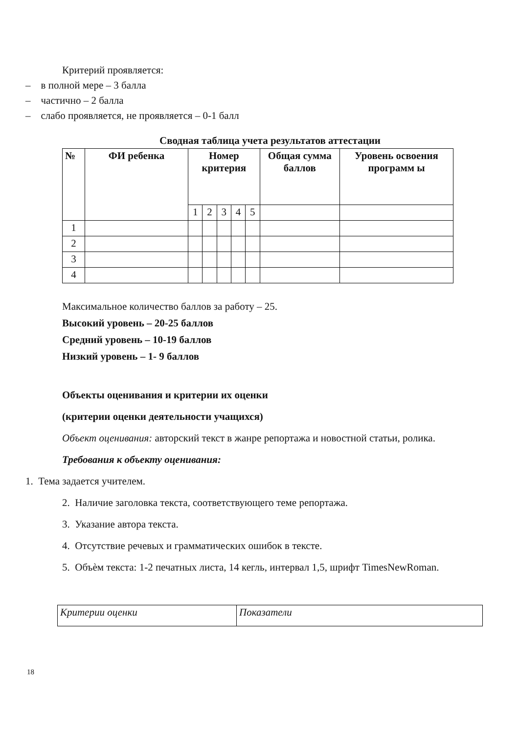Критерий проявляется:
– в полной мере – 3 балла
– частично – 2 балла
– слабо проявляется, не проявляется – 0-1 балл
Сводная таблица учета результатов аттестации
| № | ФИ ребенка | Номер критерия | | | | | Общая сумма баллов | Уровень освоения программ ы |
| --- | --- | --- | --- | --- | --- | --- | --- | --- |
| | | 1 | 2 | 3 | 4 | 5 | | |
| 1 | | | | | | | | |
| 2 | | | | | | | | |
| 3 | | | | | | | | |
| 4 | | | | | | | | |
Максимальное количество баллов за работу – 25.
Высокий уровень – 20-25 баллов
Средний уровень – 10-19 баллов
Низкий уровень – 1- 9 баллов
Объекты оценивания и критерии их оценки
(критерии оценки деятельности учащихся)
Объект оценивания: авторский текст в жанре репортажа и новостной статьи, ролика.
Требования к объекту оценивания:
1. Тема задается учителем.
2. Наличие заголовка текста, соответствующего теме репортажа.
3. Указание автора текста.
4. Отсутствие речевых и грамматических ошибок в тексте.
5. Объѐм текста: 1-2 печатных листа, 14 кегль, интервал 1,5, шрифт TimesNewRoman.
| Критерии оценки | Показатели |
18